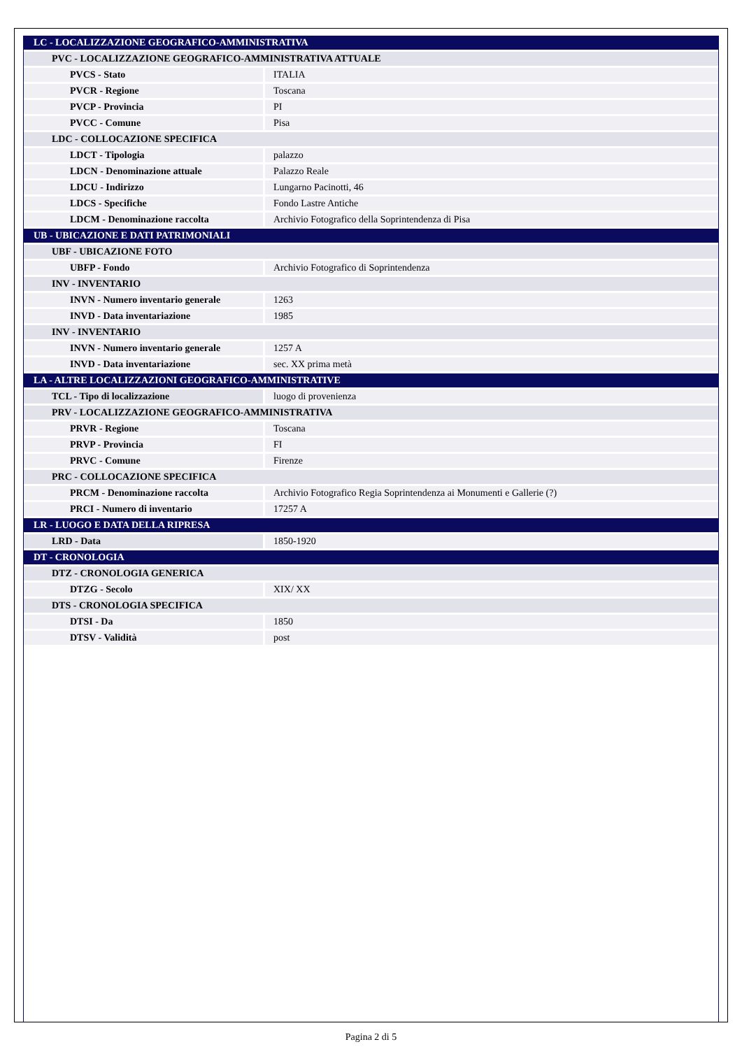| LC - LOCALIZZAZIONE GEOGRAFICO-AMMINISTRATIVA | |
| PVC - LOCALIZZAZIONE GEOGRAFICO-AMMINISTRATIVA ATTUALE | |
| PVCS - Stato | ITALIA |
| PVCR - Regione | Toscana |
| PVCP - Provincia | PI |
| PVCC - Comune | Pisa |
| LDC - COLLOCAZIONE SPECIFICA | |
| LDCT - Tipologia | palazzo |
| LDCN - Denominazione attuale | Palazzo Reale |
| LDCU - Indirizzo | Lungarno Pacinotti, 46 |
| LDCS - Specifiche | Fondo Lastre Antiche |
| LDCM - Denominazione raccolta | Archivio Fotografico della Soprintendenza di Pisa |
| UB - UBICAZIONE E DATI PATRIMONIALI | |
| UBF - UBICAZIONE FOTO | |
| UBFP - Fondo | Archivio Fotografico di Soprintendenza |
| INV - INVENTARIO | |
| INVN - Numero inventario generale | 1263 |
| INVD - Data inventariazione | 1985 |
| INV - INVENTARIO | |
| INVN - Numero inventario generale | 1257 A |
| INVD - Data inventariazione | sec. XX prima metà |
| LA - ALTRE LOCALIZZAZIONI GEOGRAFICO-AMMINISTRATIVE | |
| TCL - Tipo di localizzazione | luogo di provenienza |
| PRV - LOCALIZZAZIONE GEOGRAFICO-AMMINISTRATIVA | |
| PRVR - Regione | Toscana |
| PRVP - Provincia | FI |
| PRVC - Comune | Firenze |
| PRC - COLLOCAZIONE SPECIFICA | |
| PRCM - Denominazione raccolta | Archivio Fotografico Regia Soprintendenza ai Monumenti e Gallerie (?) |
| PRCI - Numero di inventario | 17257 A |
| LR - LUOGO E DATA DELLA RIPRESA | |
| LRD - Data | 1850-1920 |
| DT - CRONOLOGIA | |
| DTZ - CRONOLOGIA GENERICA | |
| DTZG - Secolo | XIX/ XX |
| DTS - CRONOLOGIA SPECIFICA | |
| DTSI - Da | 1850 |
| DTSV - Validità | post |
Pagina 2 di 5